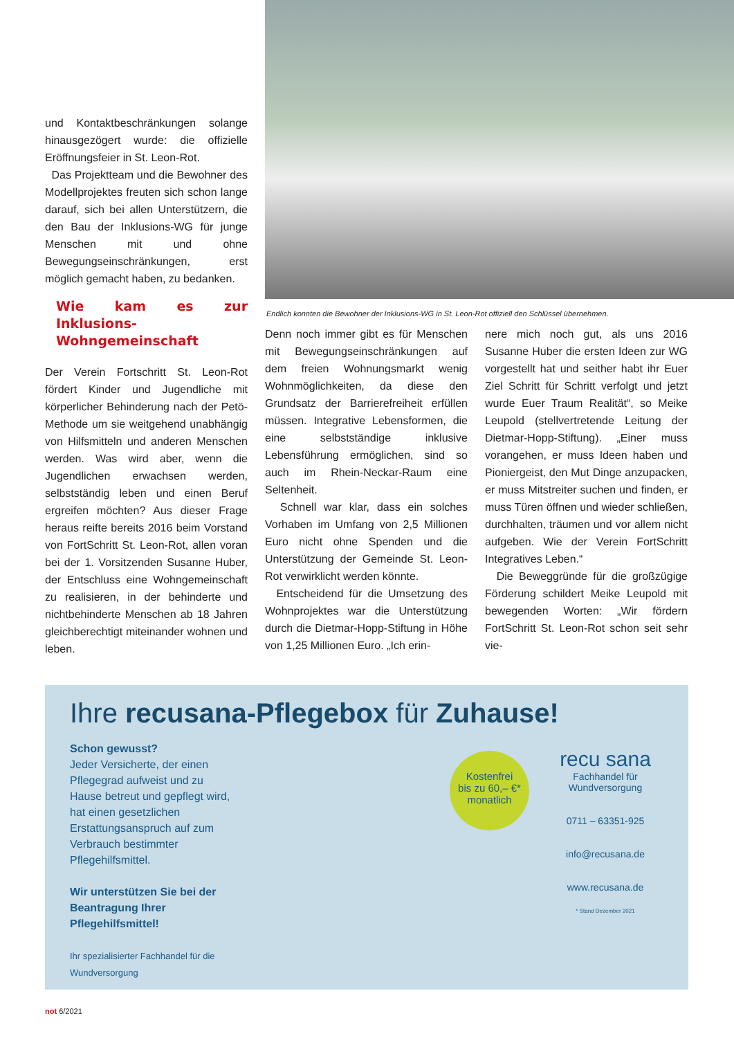und Kontaktbeschränkungen solange hinausgezögert wurde: die offizielle Eröffnungsfeier in St. Leon-Rot.
Das Projektteam und die Bewohner des Modellprojektes freuten sich schon lange darauf, sich bei allen Unterstützern, die den Bau der Inklusions-WG für junge Menschen mit und ohne Bewegungseinschränkungen, erst möglich gemacht haben, zu bedanken.
Endlich konnten die Bewohner der Inklusions-WG in St. Leon-Rot offiziell den Schlüssel übernehmen.
Wie kam es zur Inklusions-Wohngemeinschaft
Der Verein Fortschritt St. Leon-Rot fördert Kinder und Jugendliche mit körperlicher Behinderung nach der Petö-Methode um sie weitgehend unabhängig von Hilfsmitteln und anderen Menschen werden. Was wird aber, wenn die Jugendlichen erwachsen werden, selbstständig leben und einen Beruf ergreifen möchten? Aus dieser Frage heraus reifte bereits 2016 beim Vorstand von FortSchritt St. Leon-Rot, allen voran bei der 1. Vorsitzenden Susanne Huber, der Entschluss eine Wohngemeinschaft zu realisieren, in der behinderte und nichtbehinderte Menschen ab 18 Jahren gleichberechtigt miteinander wohnen und leben.
Denn noch immer gibt es für Menschen mit Bewegungseinschränkungen auf dem freien Wohnungsmarkt wenig Wohnmöglichkeiten, da diese den Grundsatz der Barrierefreiheit erfüllen müssen. Integrative Lebensformen, die eine selbstständige inklusive Lebensführung ermöglichen, sind so auch im Rhein-Neckar-Raum eine Seltenheit.
Schnell war klar, dass ein solches Vorhaben im Umfang von 2,5 Millionen Euro nicht ohne Spenden und die Unterstützung der Gemeinde St. Leon-Rot verwirklicht werden könnte.
Entscheidend für die Umsetzung des Wohnprojektes war die Unterstützung durch die Dietmar-Hopp-Stiftung in Höhe von 1,25 Millionen Euro. „Ich erin-
nere mich noch gut, als uns 2016 Susanne Huber die ersten Ideen zur WG vorgestellt hat und seither habt ihr Euer Ziel Schritt für Schritt verfolgt und jetzt wurde Euer Traum Realität“, so Meike Leupold (stellvertretende Leitung der Dietmar-Hopp-Stiftung). „Einer muss vorangehen, er muss Ideen haben und Pioniergeist, den Mut Dinge anzupacken, er muss Mitstreiter suchen und finden, er muss Türen öffnen und wieder schließen, durchhalten, träumen und vor allem nicht aufgeben. Wie der Verein FortSchritt Integratives Leben.“
Die Beweggründe für die großzügige Förderung schildert Meike Leupold mit bewegenden Worten: „Wir fördern FortSchritt St. Leon-Rot schon seit sehr vie-
Ihre recusana-Pflegebox für Zuhause!
Schon gewusst?
Jeder Versicherte, der einen Pflegegrad aufweist und zu Hause betreut und gepflegt wird, hat einen gesetzlichen Erstattungsanspruch auf zum Verbrauch bestimmter Pflegehilfsmittel.
Wir unterstützen Sie bei der Beantragung Ihrer Pflegehilfsmittel!
Ihr spezialisierter Fachhandel für die Wundversorgung
Kostenfrei
bis zu 60,– €*
monatlich
recu sana
Fachhandel für Wundversorgung
0711 – 63351-925
info@recusana.de
www.recusana.de
* Stand Dezember 2021
not 6/2021